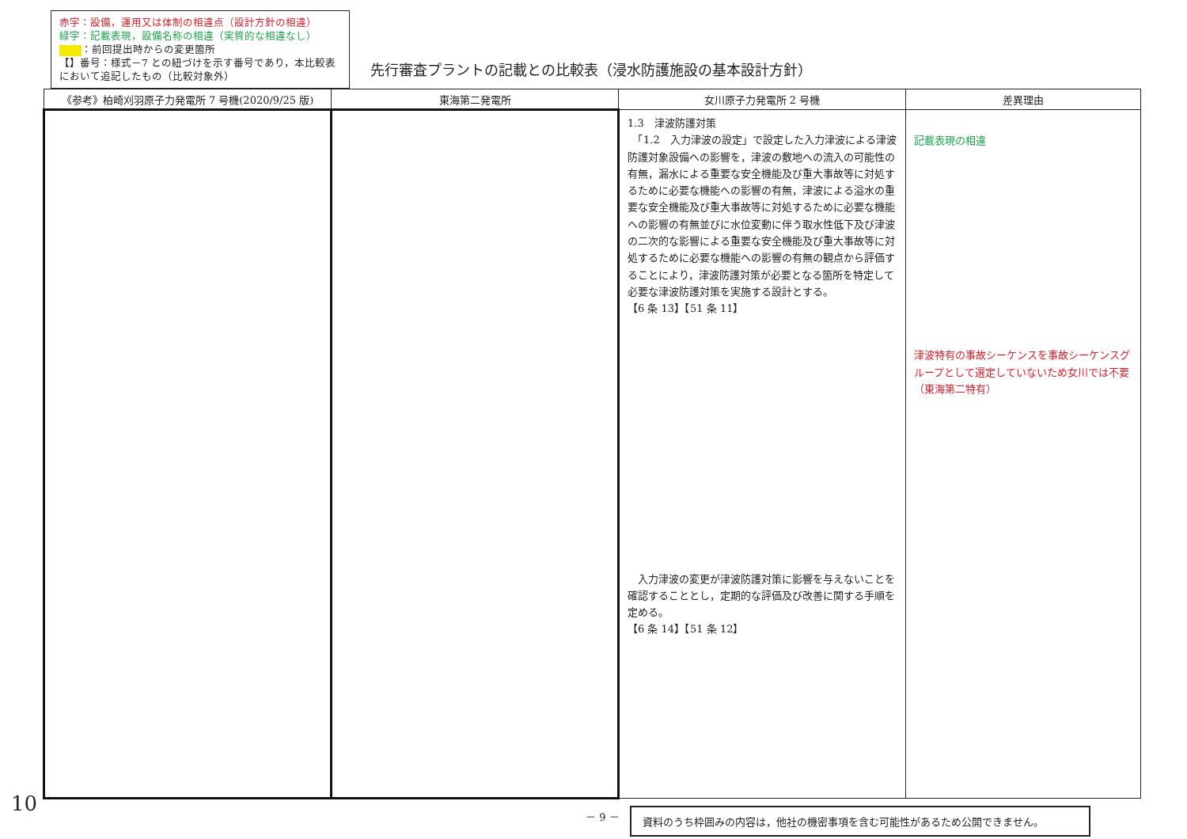赤字：設備，運用又は体制の相違点（設計方針の相違）
緑字：記載表現，設備名称の相違（実質的な相違なし）
：前回提出時からの変更箇所
【】番号：様式－7 との紐づけを示す番号であり，本比較表において追記したもの（比較対象外）
先行審査プラントの記載との比較表（浸水防護施設の基本設計方針）
| 《参考》柏崎刈羽原子力発電所 7 号機(2020/9/25 版) | 東海第二発電所 | 女川原子力発電所 2 号機 | 差異理由 |
| --- | --- | --- | --- |
| | | 1.3 津波防護対策 「1.2 入力津波の設定」で設定した入力津波による津波防護対象設備への影響を，津波の敷地への流入の可能性の有無，漏水による重要な安全機能及び重大事故等に対処するために必要な機能への影響の有無，津波による溢水の重要な安全機能及び重大事故等に対処するために必要な機能への影響の有無並びに水位変動に伴う取水性低下及び津波の二次的な影響による重要な安全機能及び重大事故等に対処するために必要な機能への影響の有無の観点から評価することにより，津波防護対策が必要となる箇所を特定して必要な津波防護対策を実施する設計とする。 【6 条 13】【51 条 11】 入力津波の変更が津波防護対策に影響を与えないことを確認することとし，定期的な評価及び改善に関する手順を定める。 【6 条 14】【51 条 12】 | 記載表現の相違 津波特有の事故シーケンスを事故シーケンスグループとして選定していないため女川では不要（東海第二特有） |
－ 9 －
資料のうち枠囲みの内容は，他社の機密事項を含む可能性があるため公開できません。
10